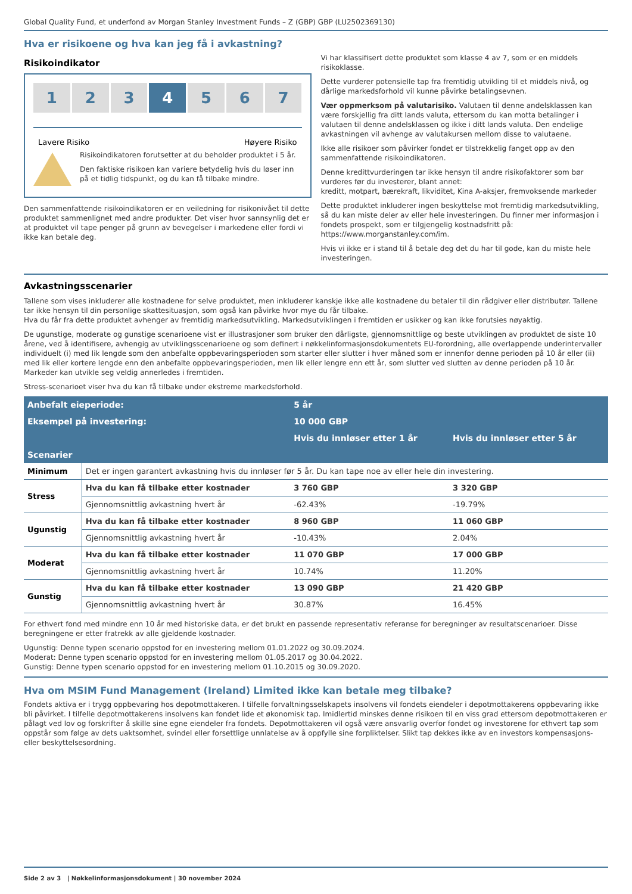Global Quality Fund, et underfond av Morgan Stanley Investment Funds – Z (GBP) GBP (LU2502369130)
Hva er risikoene og hva kan jeg få i avkastning?
Risikoindikator
1 2 3 4 5 6 7
Lavere Risiko Høyere Risiko
Risikoindikatoren forutsetter at du beholder produktet i 5 år.
Den faktiske risikoen kan variere betydelig hvis du løser inn på et tidlig tidspunkt, og du kan få tilbake mindre.
Den sammenfattende risikoindikatoren er en veiledning for risikonivået til dette produktet sammenlignet med andre produkter. Det viser hvor sannsynlig det er at produktet vil tape penger på grunn av bevegelser i markedene eller fordi vi ikke kan betale deg.
Vi har klassifisert dette produktet som klasse 4 av 7, som er en middels risikoklasse.
Dette vurderer potensielle tap fra fremtidig utvikling til et middels nivå, og dårlige markedsforhold vil kunne påvirke betalingsevnen.
Vær oppmerksom på valutarisiko. Valutaen til denne andelsklassen kan være forskjellig fra ditt lands valuta, ettersom du kan motta betalinger i valutaen til denne andelsklassen og ikke i ditt lands valuta. Den endelige avkastningen vil avhenge av valutakursen mellom disse to valutaene.
Ikke alle risikoer som påvirker fondet er tilstrekkelig fanget opp av den sammenfattende risikoindikatoren.
Denne kredittvurderingen tar ikke hensyn til andre risikofaktorer som bør vurderes før du investerer, blant annet:
kreditt, motpart, bærekraft, likviditet, Kina A-aksjer, fremvoksende markeder
Dette produktet inkluderer ingen beskyttelse mot fremtidig markedsutvikling, så du kan miste deler av eller hele investeringen. Du finner mer informasjon i fondets prospekt, som er tilgjengelig kostnadsfritt på: https://www.morganstanley.com/im.
Hvis vi ikke er i stand til å betale deg det du har til gode, kan du miste hele investeringen.
Avkastningsscenarier
Tallene som vises inkluderer alle kostnadene for selve produktet, men inkluderer kanskje ikke alle kostnadene du betaler til din rådgiver eller distributør. Tallene tar ikke hensyn til din personlige skattesituasjon, som også kan påvirke hvor mye du får tilbake.
Hva du får fra dette produktet avhenger av fremtidig markedsutvikling. Markedsutviklingen i fremtiden er usikker og kan ikke forutsies nøyaktig.
De ugunstige, moderate og gunstige scenarioene vist er illustrasjoner som bruker den dårligste, gjennomsnittlige og beste utviklingen av produktet de siste 10 årene, ved å identifisere, avhengig av utviklingsscenarioene og som definert i nøkkelinformasjonsdokumentets EU-forordning, alle overlappende underintervaller individuelt (i) med lik lengde som den anbefalte oppbevaringsperioden som starter eller slutter i hver måned som er innenfor denne perioden på 10 år eller (ii) med lik eller kortere lengde enn den anbefalte oppbevaringsperioden, men lik eller lengre enn ett år, som slutter ved slutten av denne perioden på 10 år. Markeder kan utvikle seg veldig annerledes i fremtiden.
Stress-scenarioet viser hva du kan få tilbake under ekstreme markedsforhold.
| Anbefalt eieperiode: | | 5 år | |
| --- | --- | --- | --- |
| Eksempel på investering: | | 10 000 GBP | |
| | | Hvis du innløser etter 1 år | Hvis du innløser etter 5 år |
| Scenarier | | | |
| Minimum | Det er ingen garantert avkastning hvis du innløser før 5 år. Du kan tape noe av eller hele din investering. | | |
| Stress | Hva du kan få tilbake etter kostnader | 3 760 GBP | 3 320 GBP |
| | Gjennomsnittlig avkastning hvert år | -62.43% | -19.79% |
| Ugunstig | Hva du kan få tilbake etter kostnader | 8 960 GBP | 11 060 GBP |
| | Gjennomsnittlig avkastning hvert år | -10.43% | 2.04% |
| Moderat | Hva du kan få tilbake etter kostnader | 11 070 GBP | 17 000 GBP |
| | Gjennomsnittlig avkastning hvert år | 10.74% | 11.20% |
| Gunstig | Hva du kan få tilbake etter kostnader | 13 090 GBP | 21 420 GBP |
| | Gjennomsnittlig avkastning hvert år | 30.87% | 16.45% |
For ethvert fond med mindre enn 10 år med historiske data, er det brukt en passende representativ referanse for beregninger av resultatscenarioer. Disse beregningene er etter fratrekk av alle gjeldende kostnader.
Ugunstig: Denne typen scenario oppstod for en investering mellom 01.01.2022 og 30.09.2024.
Moderat: Denne typen scenario oppstod for en investering mellom 01.05.2017 og 30.04.2022.
Gunstig: Denne typen scenario oppstod for en investering mellom 01.10.2015 og 30.09.2020.
Hva om MSIM Fund Management (Ireland) Limited ikke kan betale meg tilbake?
Fondets aktiva er i trygg oppbevaring hos depotmottakeren. I tilfelle forvaltningsselskapets insolvens vil fondets eiendeler i depotmottakerens oppbevaring ikke bli påvirket. I tilfelle depotmottakerens insolvens kan fondet lide et økonomisk tap. Imidlertid minskes denne risikoen til en viss grad ettersom depotmottakeren er pålagt ved lov og forskrifter å skille sine egne eiendeler fra fondets. Depotmottakeren vil også være ansvarlig overfor fondet og investorene for ethvert tap som oppstår som følge av dets uaktsomhet, svindel eller forsettlige unnlatelse av å oppfylle sine forpliktelser. Slikt tap dekkes ikke av en investors kompensasjons- eller beskyttelsesordning.
Side 2 av 3 | Nøkkelinformasjonsdokument | 30 november 2024